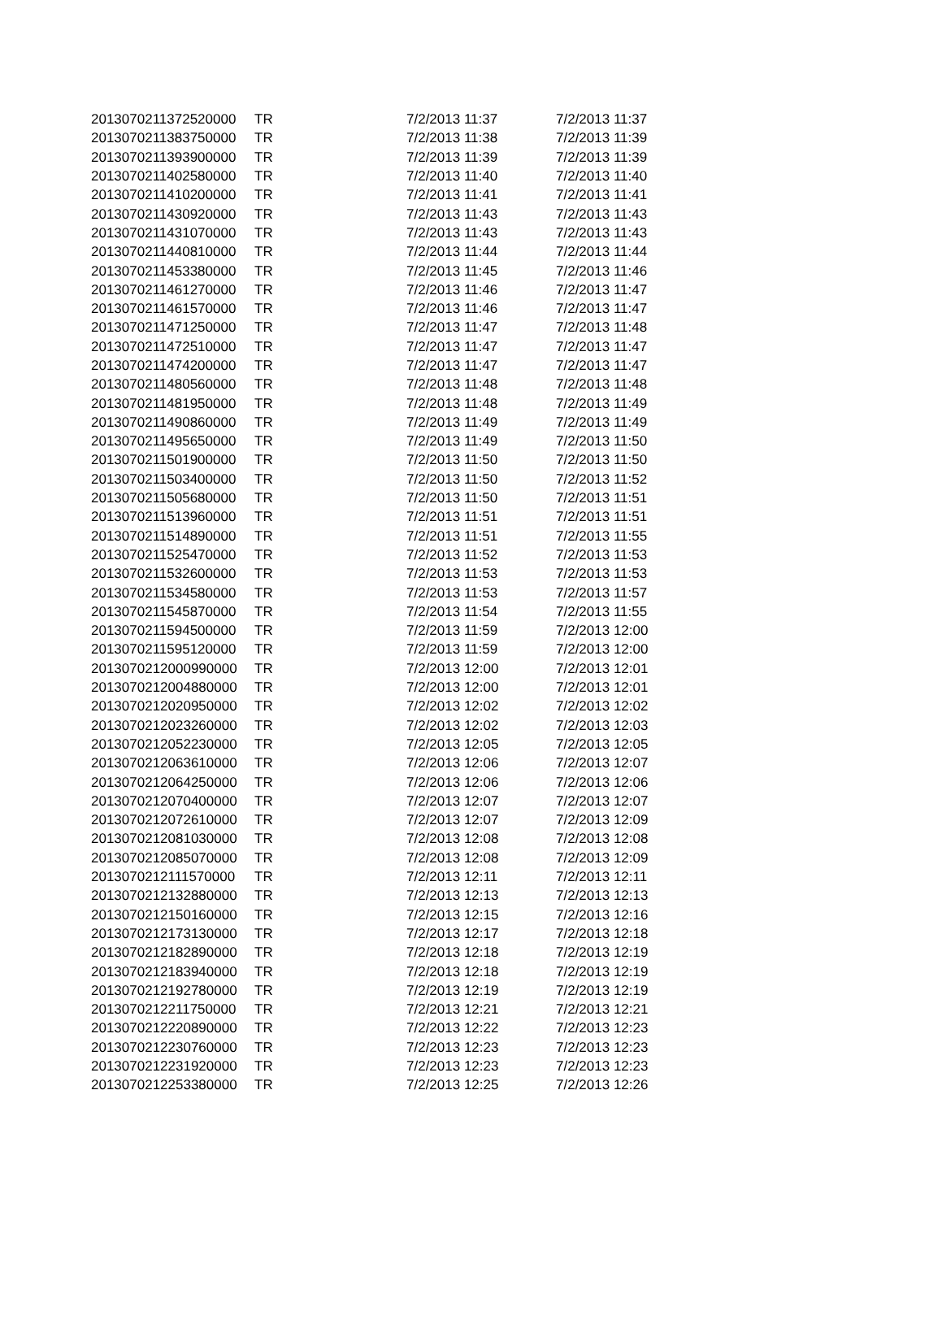| 20130702113725​20000 | TR | 7/2/2013 11:37 | 7/2/2013 11:37 |
| 20130702113837​50000 | TR | 7/2/2013 11:38 | 7/2/2013 11:39 |
| 20130702113939​00000 | TR | 7/2/2013 11:39 | 7/2/2013 11:39 |
| 20130702114025​80000 | TR | 7/2/2013 11:40 | 7/2/2013 11:40 |
| 20130702114102​00000 | TR | 7/2/2013 11:41 | 7/2/2013 11:41 |
| 20130702114309​20000 | TR | 7/2/2013 11:43 | 7/2/2013 11:43 |
| 20130702114310​70000 | TR | 7/2/2013 11:43 | 7/2/2013 11:43 |
| 20130702114408​10000 | TR | 7/2/2013 11:44 | 7/2/2013 11:44 |
| 20130702114533​80000 | TR | 7/2/2013 11:45 | 7/2/2013 11:46 |
| 20130702114612​70000 | TR | 7/2/2013 11:46 | 7/2/2013 11:47 |
| 20130702114615​70000 | TR | 7/2/2013 11:46 | 7/2/2013 11:47 |
| 20130702114712​50000 | TR | 7/2/2013 11:47 | 7/2/2013 11:48 |
| 20130702114725​10000 | TR | 7/2/2013 11:47 | 7/2/2013 11:47 |
| 20130702114742​00000 | TR | 7/2/2013 11:47 | 7/2/2013 11:47 |
| 20130702114805​60000 | TR | 7/2/2013 11:48 | 7/2/2013 11:48 |
| 20130702114819​50000 | TR | 7/2/2013 11:48 | 7/2/2013 11:49 |
| 20130702114908​60000 | TR | 7/2/2013 11:49 | 7/2/2013 11:49 |
| 20130702114956​50000 | TR | 7/2/2013 11:49 | 7/2/2013 11:50 |
| 20130702115019​00000 | TR | 7/2/2013 11:50 | 7/2/2013 11:50 |
| 20130702115034​00000 | TR | 7/2/2013 11:50 | 7/2/2013 11:52 |
| 20130702115056​80000 | TR | 7/2/2013 11:50 | 7/2/2013 11:51 |
| 20130702115139​60000 | TR | 7/2/2013 11:51 | 7/2/2013 11:51 |
| 20130702115148​90000 | TR | 7/2/2013 11:51 | 7/2/2013 11:55 |
| 20130702115254​70000 | TR | 7/2/2013 11:52 | 7/2/2013 11:53 |
| 20130702115326​00000 | TR | 7/2/2013 11:53 | 7/2/2013 11:53 |
| 20130702115345​80000 | TR | 7/2/2013 11:53 | 7/2/2013 11:57 |
| 20130702115458​70000 | TR | 7/2/2013 11:54 | 7/2/2013 11:55 |
| 20130702115945​00000 | TR | 7/2/2013 11:59 | 7/2/2013 12:00 |
| 20130702115951​20000 | TR | 7/2/2013 11:59 | 7/2/2013 12:00 |
| 20130702120009​90000 | TR | 7/2/2013 12:00 | 7/2/2013 12:01 |
| 20130702120048​80000 | TR | 7/2/2013 12:00 | 7/2/2013 12:01 |
| 20130702120209​50000 | TR | 7/2/2013 12:02 | 7/2/2013 12:02 |
| 20130702120232​60000 | TR | 7/2/2013 12:02 | 7/2/2013 12:03 |
| 20130702120522​30000 | TR | 7/2/2013 12:05 | 7/2/2013 12:05 |
| 20130702120636​10000 | TR | 7/2/2013 12:06 | 7/2/2013 12:07 |
| 20130702120642​50000 | TR | 7/2/2013 12:06 | 7/2/2013 12:06 |
| 20130702120704​00000 | TR | 7/2/2013 12:07 | 7/2/2013 12:07 |
| 20130702120726​10000 | TR | 7/2/2013 12:07 | 7/2/2013 12:09 |
| 20130702120810​30000 | TR | 7/2/2013 12:08 | 7/2/2013 12:08 |
| 20130702120850​70000 | TR | 7/2/2013 12:08 | 7/2/2013 12:09 |
| 20130702121115​70000 | TR | 7/2/2013 12:11 | 7/2/2013 12:11 |
| 20130702121328​80000 | TR | 7/2/2013 12:13 | 7/2/2013 12:13 |
| 20130702121501​60000 | TR | 7/2/2013 12:15 | 7/2/2013 12:16 |
| 20130702121731​30000 | TR | 7/2/2013 12:17 | 7/2/2013 12:18 |
| 20130702121828​90000 | TR | 7/2/2013 12:18 | 7/2/2013 12:19 |
| 20130702121839​40000 | TR | 7/2/2013 12:18 | 7/2/2013 12:19 |
| 20130702121927​80000 | TR | 7/2/2013 12:19 | 7/2/2013 12:19 |
| 20130702122117​50000 | TR | 7/2/2013 12:21 | 7/2/2013 12:21 |
| 20130702122208​90000 | TR | 7/2/2013 12:22 | 7/2/2013 12:23 |
| 20130702122307​60000 | TR | 7/2/2013 12:23 | 7/2/2013 12:23 |
| 20130702122319​20000 | TR | 7/2/2013 12:23 | 7/2/2013 12:23 |
| 20130702122533​80000 | TR | 7/2/2013 12:25 | 7/2/2013 12:26 |